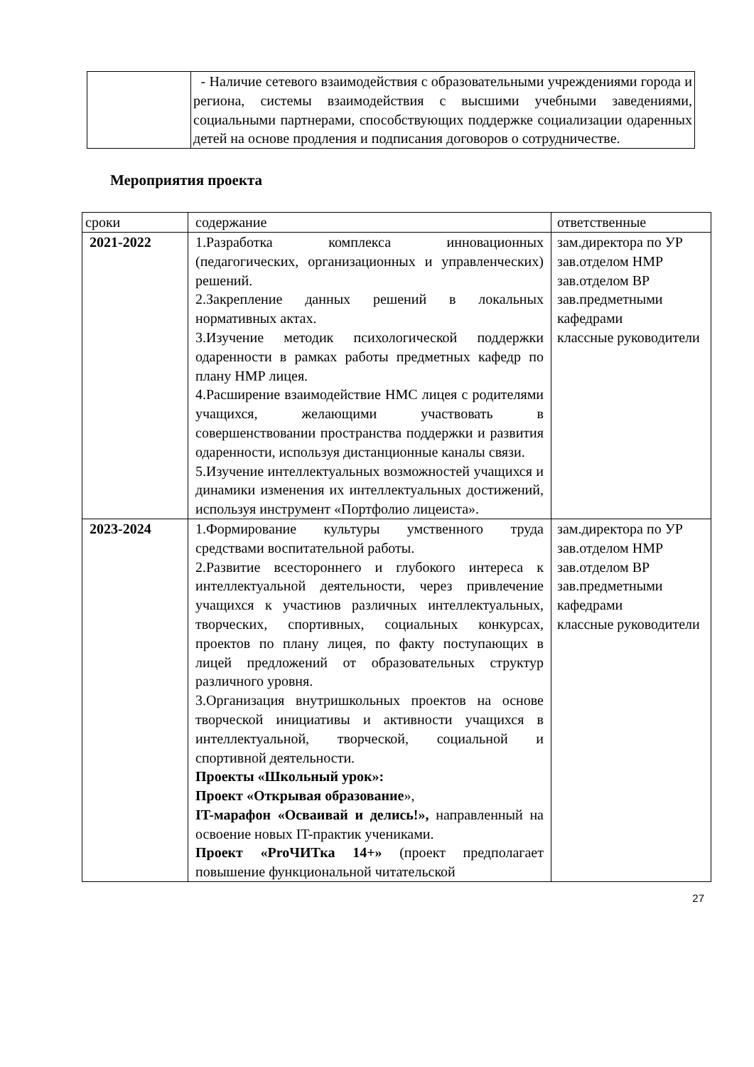| | - Наличие сетевого взаимодействия с образовательными учреждениями города и региона, системы взаимодействия с высшими учебными заведениями, социальными партнерами, способствующих поддержке социализации одаренных детей на основе продления и подписания договоров о сотрудничестве. |
Мероприятия проекта
| сроки | содержание | ответственные |
| --- | --- | --- |
| 2021-2022 | 1.Разработка комплекса инновационных (педагогических, организационных и управленческих) решений. 2.Закрепление данных решений в локальных нормативных актах. 3.Изучение методик психологической поддержки одаренности в рамках работы предметных кафедр по плану НМР лицея. 4.Расширение взаимодействие НМС лицея с родителями учащихся, желающими участвовать в совершенствовании пространства поддержки и развития одаренности, используя дистанционные каналы связи. 5.Изучение интеллектуальных возможностей учащихся и динамики изменения их интеллектуальных достижений, используя инструмент «Портфолио лицеиста». | зам.директора по УР зав.отделом НМР зав.отделом ВР зав.предметными кафедрами классные руководители |
| 2023-2024 | 1.Формирование культуры умственного труда средствами воспитательной работы. 2.Развитие всестороннего и глубокого интереса к интеллектуальной деятельности, через привлечение учащихся к участиюв различных интеллектуальных, творческих, спортивных, социальных конкурсах, проектов по плану лицея, по факту поступающих в лицей предложений от образовательных структур различного уровня. 3.Организация внутришкольных проектов на основе творческой инициативы и активности учащихся в интеллектуальной, творческой, социальной и спортивной деятельности. Проекты «Школьный урок»: Проект «Открывая образование », IT-марафон «Осваивай и делись!», направленный на освоение новых IT-практик учениками. Проект «ProЧИТка 14+» (проект предполагает повышение функциональной читательской | зам.директора по УР зав.отделом НМР зав.отделом ВР зав.предметными кафедрами классные руководители |
27